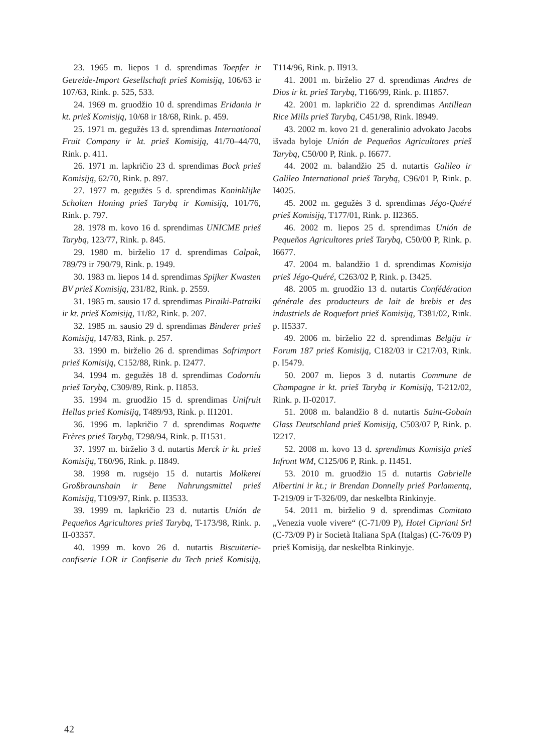23. 1965 m. liepos 1 d. sprendimas Toepfer ir Getreide-Import Gesellschaft prieš Komisiją, 106/63 ir 107/63, Rink. p. 525, 533.
24. 1969 m. gruodžio 10 d. sprendimas Eridania ir kt. prieš Komisiją, 10/68 ir 18/68, Rink. p. 459.
25. 1971 m. gegužės 13 d. sprendimas International Fruit Company ir kt. prieš Komisiją, 41/70–44/70, Rink. p. 411.
26. 1971 m. lapkričio 23 d. sprendimas Bock prieš Komisiją, 62/70, Rink. p. 897.
27. 1977 m. gegužės 5 d. sprendimas Koninklijke Scholten Honing prieš Tarybą ir Komisiją, 101/76, Rink. p. 797.
28. 1978 m. kovo 16 d. sprendimas UNICME prieš Tarybą, 123/77, Rink. p. 845.
29. 1980 m. birželio 17 d. sprendimas Calpak, 789/79 ir 790/79, Rink. p. 1949.
30. 1983 m. liepos 14 d. sprendimas Spijker Kwasten BV prieš Komisiją, 231/82, Rink. p. 2559.
31. 1985 m. sausio 17 d. sprendimas Piraiki-Patraiki ir kt. prieš Komisiją, 11/82, Rink. p. 207.
32. 1985 m. sausio 29 d. sprendimas Binderer prieš Komisiją, 147/83, Rink. p. 257.
33. 1990 m. birželio 26 d. sprendimas Sofrimport prieš Komisiją, C152/88, Rink. p. I2477.
34. 1994 m. gegužės 18 d. sprendimas Codorníu prieš Tarybą, C309/89, Rink. p. I1853.
35. 1994 m. gruodžio 15 d. sprendimas Unifruit Hellas prieš Komisiją, T489/93, Rink. p. II1201.
36. 1996 m. lapkričio 7 d. sprendimas Roquette Frères prieš Tarybą, T298/94, Rink. p. II1531.
37. 1997 m. birželio 3 d. nutartis Merck ir kt. prieš Komisiją, T60/96, Rink. p. II849.
38. 1998 m. rugsėjo 15 d. nutartis Molkerei Großbraunshain ir Bene Nahrungsmittel prieš Komisiją, T109/97, Rink. p. II3533.
39. 1999 m. lapkričio 23 d. nutartis Unión de Pequeños Agricultores prieš Tarybą, T-173/98, Rink. p. II-03357.
40. 1999 m. kovo 26 d. nutartis Biscuiterie-confiserie LOR ir Confiserie du Tech prieš Komisiją, T114/96, Rink. p. II913.
41. 2001 m. birželio 27 d. sprendimas Andres de Dios ir kt. prieš Tarybą, T166/99, Rink. p. II1857.
42. 2001 m. lapkričio 22 d. sprendimas Antillean Rice Mills prieš Tarybą, C451/98, Rink. I8949.
43. 2002 m. kovo 21 d. generalinio advokato Jacobs išvada byloje Unión de Pequeños Agricultores prieš Tarybą, C50/00 P, Rink. p. I6677.
44. 2002 m. balandžio 25 d. nutartis Galileo ir Galileo International prieš Tarybą, C96/01 P, Rink. p. I4025.
45. 2002 m. gegužės 3 d. sprendimas Jégo-Quéré prieš Komisiją, T177/01, Rink. p. II2365.
46. 2002 m. liepos 25 d. sprendimas Unión de Pequeños Agricultores prieš Tarybą, C50/00 P, Rink. p. I6677.
47. 2004 m. balandžio 1 d. sprendimas Komisija prieš Jégo-Quéré, C263/02 P, Rink. p. I3425.
48. 2005 m. gruodžio 13 d. nutartis Confédération générale des producteurs de lait de brebis et des industriels de Roquefort prieš Komisiją, T381/02, Rink. p. II5337.
49. 2006 m. birželio 22 d. sprendimas Belgija ir Forum 187 prieš Komisiją, C182/03 ir C217/03, Rink. p. I5479.
50. 2007 m. liepos 3 d. nutartis Commune de Champagne ir kt. prieš Tarybą ir Komisiją, T-212/02, Rink. p. II-02017.
51. 2008 m. balandžio 8 d. nutartis Saint-Gobain Glass Deutschland prieš Komisiją, C503/07 P, Rink. p. I2217.
52. 2008 m. kovo 13 d. sprendimas Komisija prieš Infront WM, C125/06 P, Rink. p. I1451.
53. 2010 m. gruodžio 15 d. nutartis Gabrielle Albertini ir kt.; ir Brendan Donnelly prieš Parlamentą, T-219/09 ir T-326/09, dar neskelbta Rinkinyje.
54. 2011 m. birželio 9 d. sprendimas Comitato „Venezia vuole vivere“ (C-71/09 P), Hotel Cipriani Srl (C-73/09 P) ir Società Italiana SpA (Italgas) (C-76/09 P) prieš Komisiją, dar neskelbta Rinkinyje.
42